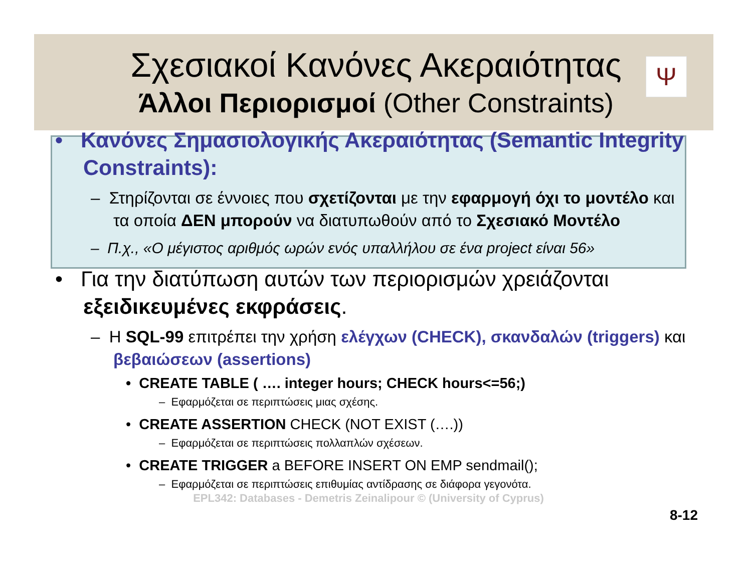Ψ
Σχεσιακοί Κανόνες Ακεραιότητας
Άλλοι Περιορισμοί (Other Constraints)
• Κανόνες Σημασιολογικής Ακεραιότητας (Semantic Integrity Constraints):
– Στηρίζονται σε έννοιες που σχετίζονται με την εφαρμογή όχι το μοντέλο και τα οποία ΔΕΝ μπορούν να διατυπωθούν από το Σχεσιακό Μοντέλο
– Π.χ., «Ο μέγιστος αριθμός ωρών ενός υπαλλήλου σε ένα project είναι 56»
• Για την διατύπωση αυτών των περιορισμών χρειάζονται εξειδικευμένες εκφράσεις.
– Η SQL-99 επιτρέπει την χρήση ελέγχων (CHECK), σκανδαλών (triggers) και βεβαιώσεων (assertions)
• CREATE TABLE ( …. integer hours; CHECK hours<=56;)
– Εφαρμόζεται σε περιπτώσεις μιας σχέσης.
• CREATE ASSERTION CHECK (NOT EXIST (….))
– Εφαρμόζεται σε περιπτώσεις πολλαπλών σχέσεων.
• CREATE TRIGGER a BEFORE INSERT ON EMP sendmail();
– Εφαρμόζεται σε περιπτώσεις επιθυμίας αντίδρασης σε διάφορα γεγονότα.
EPL342: Databases - Demetris Zeinalipour © (University of Cyprus)
8-12